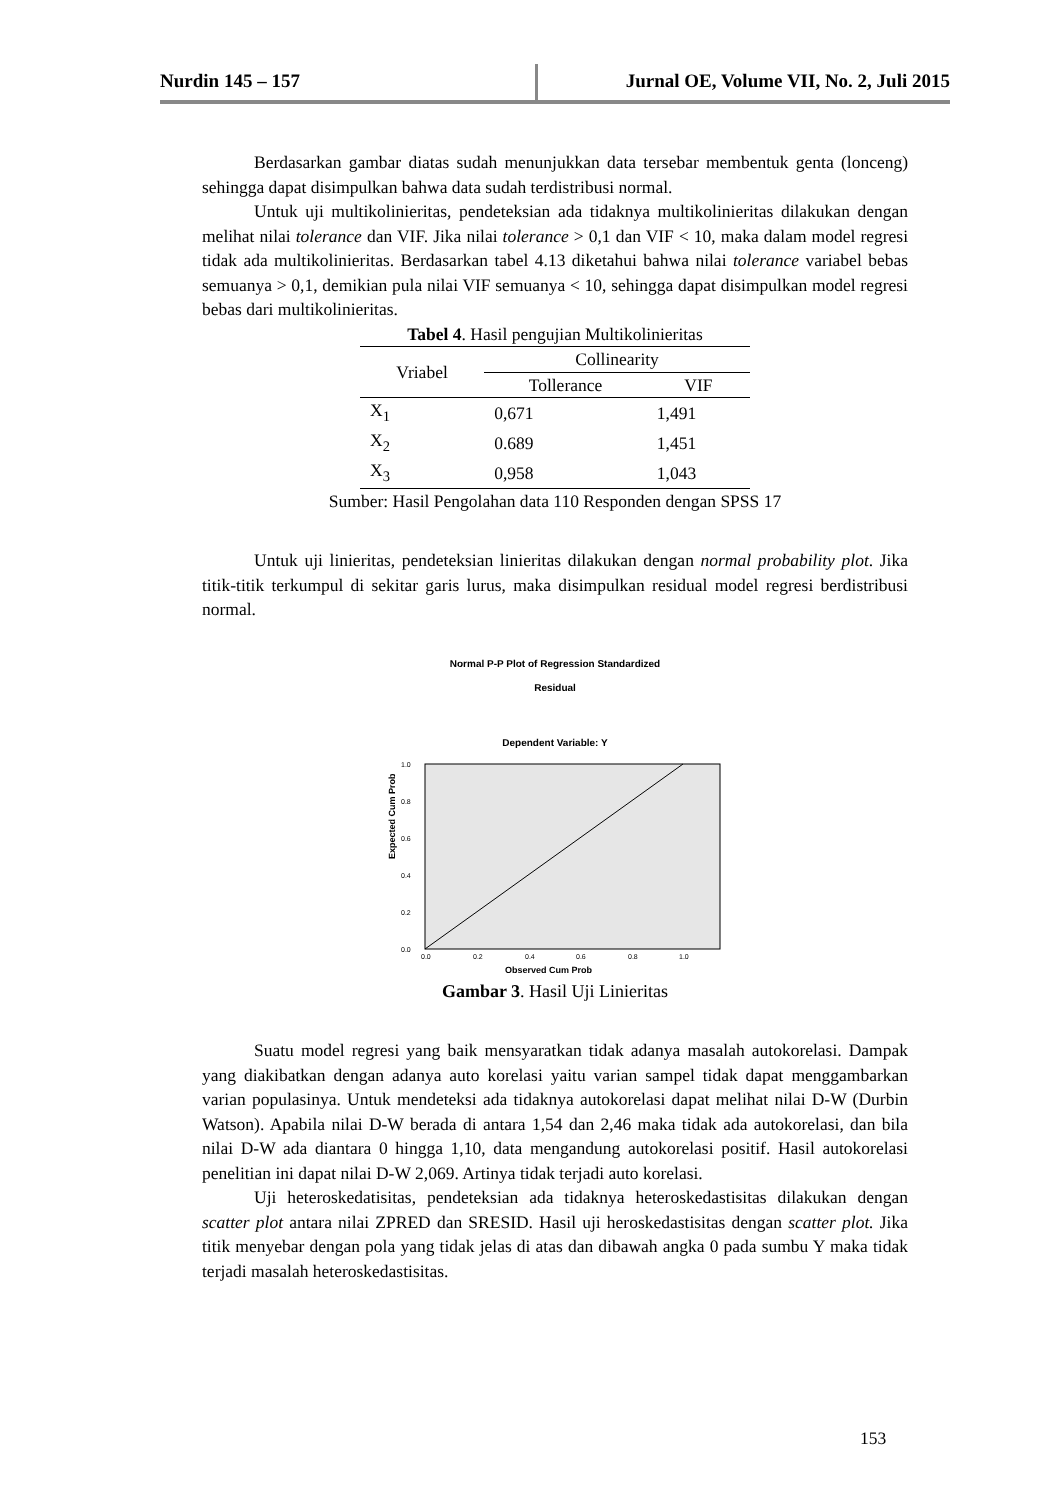Nurdin 145 – 157 Jurnal OE, Volume VII, No. 2, Juli 2015
Berdasarkan gambar diatas sudah menunjukkan data tersebar membentuk genta (lonceng) sehingga dapat disimpulkan bahwa data sudah terdistribusi normal.
Untuk uji multikolinieritas, pendeteksian ada tidaknya multikolinieritas dilakukan dengan melihat nilai tolerance dan VIF. Jika nilai tolerance > 0,1 dan VIF < 10, maka dalam model regresi tidak ada multikolinieritas. Berdasarkan tabel 4.13 diketahui bahwa nilai tolerance variabel bebas semuanya > 0,1, demikian pula nilai VIF semuanya < 10, sehingga dapat disimpulkan model regresi bebas dari multikolinieritas.
Tabel 4. Hasil pengujian Multikolinieritas
| Vriabel | Collinearity | |
| --- | --- | --- |
| | Tollerance | VIF |
| X<sub>1</sub> | 0,671 | 1,491 |
| X<sub>2</sub> | 0.689 | 1,451 |
| X<sub>3</sub> | 0,958 | 1,043 |
Sumber: Hasil Pengolahan data 110 Responden dengan SPSS 17
Untuk uji linieritas, pendeteksian linieritas dilakukan dengan normal probability plot. Jika titik-titik terkumpul di sekitar garis lurus, maka disimpulkan residual model regresi berdistribusi normal.
Normal P-P Plot of Regression Standardized
Residual
Dependent Variable: Y
Expected Cum Prob
1.0
0.8
0.6
0.4
0.2
0.0
0.0
0.2
0.4
0.6
0.8
1.0
Observed Cum Prob
Gambar 3. Hasil Uji Linieritas
Suatu model regresi yang baik mensyaratkan tidak adanya masalah autokorelasi. Dampak yang diakibatkan dengan adanya auto korelasi yaitu varian sampel tidak dapat menggambarkan varian populasinya. Untuk mendeteksi ada tidaknya autokorelasi dapat melihat nilai D-W (Durbin Watson). Apabila nilai D-W berada di antara 1,54 dan 2,46 maka tidak ada autokorelasi, dan bila nilai D-W ada diantara 0 hingga 1,10, data mengandung autokorelasi positif. Hasil autokorelasi penelitian ini dapat nilai D-W 2,069. Artinya tidak terjadi auto korelasi.
Uji heteroskedatisitas, pendeteksian ada tidaknya heteroskedastisitas dilakukan dengan scatter plot antara nilai ZPRED dan SRESID. Hasil uji heroskedastisitas dengan scatter plot. Jika titik menyebar dengan pola yang tidak jelas di atas dan dibawah angka 0 pada sumbu Y maka tidak terjadi masalah heteroskedastisitas.
153